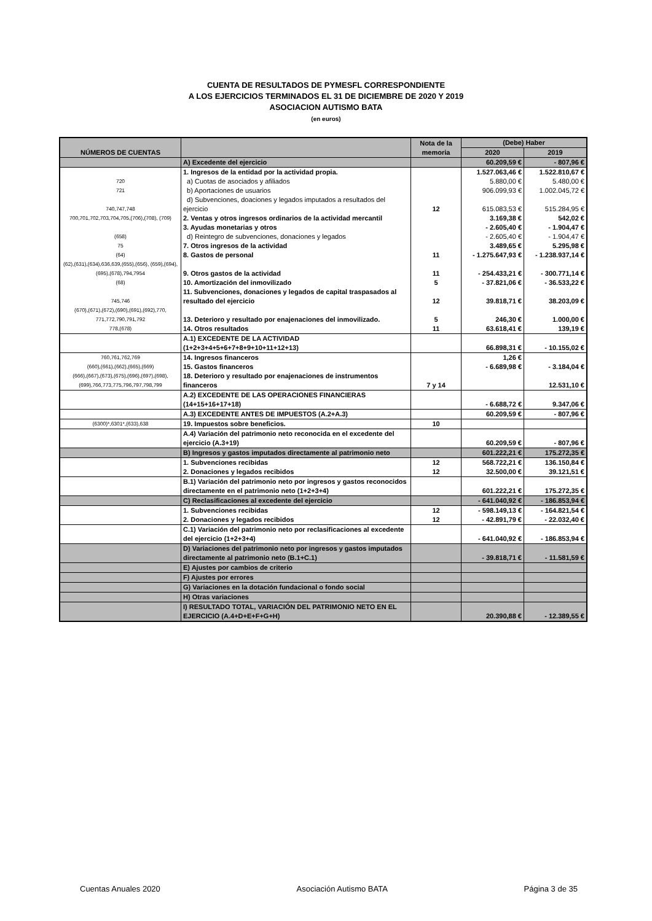CUENTA DE RESULTADOS DE PYMESFL CORRESPONDIENTE
A LOS EJERCICIOS TERMINADOS EL 31 DE DICIEMBRE DE 2020 Y 2019
ASOCIACION AUTISMO BATA
(en euros)
| NÚMEROS DE CUENTAS | | Nota de la memoria | (Debe) Haber | |
| --- | --- | --- | --- | --- |
| | | | 2020 | 2019 |
| | A) Excedente del ejercicio | | 60.209,59 € | - 807,96 € |
| | 1. Ingresos de la entidad por la actividad propia. | | 1.527.063,46 € | 1.522.810,67 € |
| 720 | a) Cuotas de asociados y afiliados | | 5.880,00 € | 5.480,00 € |
| 721 | b) Aportaciones de usuarios | | 906.099,93 € | 1.002.045,72 € |
| 740,747,748 | d) Subvenciones, doaciones y legados imputados a resultados del ejercicio | 12 | 615.083,53 € | 515.284,95 € |
| 700,701,702,703,704,705,(706),(708), (709) | 2. Ventas y otros ingresos ordinarios de la actividad mercantil | | 3.169,38 € | 542,02 € |
| | 3. Ayudas monetarias y otros | | - 2.605,40 € | - 1.904,47 € |
| (658) | d) Reintegro de subvenciones, donaciones y legados | | - 2.605,40 € | - 1.904,47 € |
| 75 | 7. Otros ingresos de la actividad | | 3.489,65 € | 5.295,98 € |
| (64) | 8. Gastos de personal | 11 | - 1.275.647,93 € | - 1.238.937,14 € |
| (62),(631),(634),636,639,(655),(656), (659),(694),(695),(678),794,7954 | 9. Otros gastos de la actividad | 11 | - 254.433,21 € | - 300.771,14 € |
| (68) | 10. Amortización del inmovilizado | 5 | - 37.821,06 € | - 36.533,22 € |
| 745,746 | 11. Subvenciones, donaciones y legados de capital traspasados al resultado del ejercicio | 12 | 39.818,71 € | 38.203,09 € |
| (670),(671),(672),(690),(691),(692),770, 771,772,790,791,792 | 13. Deterioro y resultado por enajenaciones del inmovilizado. | 5 | 246,30 € | 1.000,00 € |
| 778,(678) | 14. Otros resultados | 11 | 63.618,41 € | 139,19 € |
| | A.1) EXCEDENTE DE LA ACTIVIDAD (1+2+3+4+5+6+7+8+9+10+11+12+13) | | 66.898,31 € | - 10.155,02 € |
| 760,761,762,769 | 14. Ingresos financeros | | 1,26 € | |
| (660),(661),(662),(665),(669) | 15. Gastos financeros | | - 6.689,98 € | - 3.184,04 € |
| (666),(667),(673),(675),(696),(697),(698),(699),766,773,775,796,797,798,799 | 18. Deterioro y resultado por enajenaciones de instrumentos financeros | 7 y 14 | | 12.531,10 € |
| | A.2) EXCEDENTE DE LAS OPERACIONES FINANCIERAS (14+15+16+17+18) | | - 6.688,72 € | 9.347,06 € |
| | A.3) EXCEDENTE ANTES DE IMPUESTOS (A.2+A.3) | | 60.209,59 € | - 807,96 € |
| (6300)*,6301*,(633),638 | 19. Impuestos sobre beneficios. | 10 | | |
| | A.4) Variación del patrimonio neto reconocida en el excedente del ejercicio (A.3+19) | | 60.209,59 € | - 807,96 € |
| | B) Ingresos y gastos imputados directamente al patrimonio neto | | 601.222,21 € | 175.272,35 € |
| | 1. Subvenciones recibidas | 12 | 568.722,21 € | 136.150,84 € |
| | 2. Donaciones y legados recibidos | 12 | 32.500,00 € | 39.121,51 € |
| | B.1) Variación del patrimonio neto por ingresos y gastos reconocidos directamente en el patrimonio neto (1+2+3+4) | | 601.222,21 € | 175.272,35 € |
| | C) Reclasificaciones al excedente del ejercicio | | - 641.040,92 € | - 186.853,94 € |
| | 1. Subvenciones recibidas | 12 | - 598.149,13 € | - 164.821,54 € |
| | 2. Donaciones y legados recibidos | 12 | - 42.891,79 € | - 22.032,40 € |
| | C.1) Variación del patrimonio neto por reclasificaciones al excedente del ejercicio (1+2+3+4) | | - 641.040,92 € | - 186.853,94 € |
| | D) Variaciones del patrimonio neto por ingresos y gastos imputados directamente al patrimonio neto (B.1+C.1) | | - 39.818,71 € | - 11.581,59 € |
| | E) Ajustes por cambios de criterio | | | |
| | F) Ajustes por errores | | | |
| | G) Variaciones en la dotación fundacional o fondo social | | | |
| | H) Otras variaciones | | | |
| | I) RESULTADO TOTAL, VARIACIÓN DEL PATRIMONIO NETO EN EL EJERCICIO (A.4+D+E+F+G+H) | | 20.390,88 € | - 12.389,55 € |
Cuentas Anuales 2020 Asociación Autismo BATA Página 3 de 35